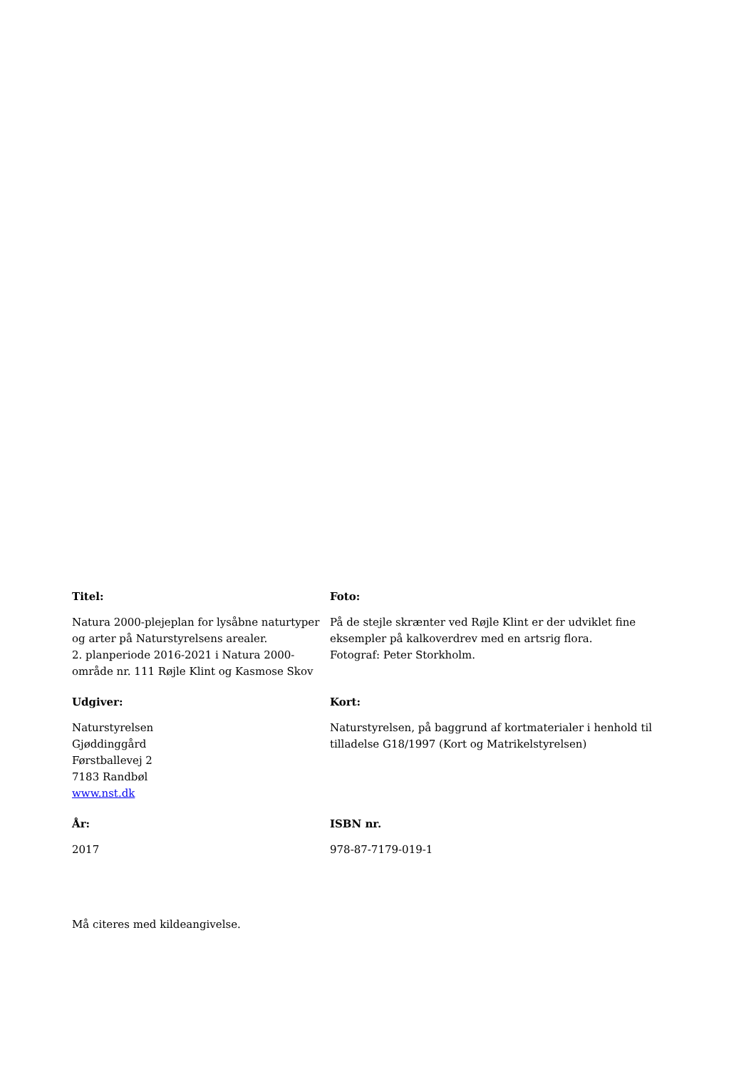Titel:
Natura 2000-plejeplan for lysåbne naturtyper og arter på Naturstyrelsens arealer.
2. planperiode 2016-2021 i Natura 2000-område nr. 111 Røjle Klint og Kasmose Skov
Foto:
På de stejle skrænter ved Røjle Klint er der udviklet fine eksempler på kalkoverdrev med en artsrig flora.
Fotograf: Peter Storkholm.
Udgiver:
Naturstyrelsen
Gjøddinggård
Førstballevej 2
7183 Randbøl
www.nst.dk
Kort:
Naturstyrelsen, på baggrund af kortmaterialer i henhold til tilladelse G18/1997 (Kort og Matrikelstyrelsen)
År:
2017
ISBN nr.
978-87-7179-019-1
Må citeres med kildeangivelse.